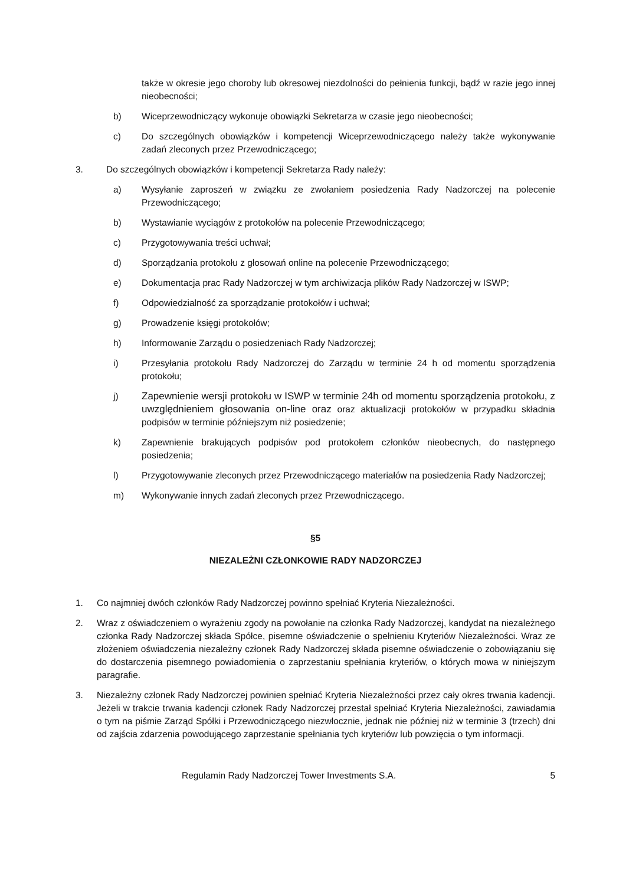także w okresie jego choroby lub okresowej niezdolności do pełnienia funkcji, bądź w razie jego innej nieobecności;
b) Wiceprzewodniczący wykonuje obowiązki Sekretarza w czasie jego nieobecności;
c) Do szczególnych obowiązków i kompetencji Wiceprzewodniczącego należy także wykonywanie zadań zleconych przez Przewodniczącego;
3. Do szczególnych obowiązków i kompetencji Sekretarza Rady należy:
a) Wysyłanie zaproszeń w związku ze zwołaniem posiedzenia Rady Nadzorczej na polecenie Przewodniczącego;
b) Wystawianie wyciągów z protokołów na polecenie Przewodniczącego;
c) Przygotowywania treści uchwał;
d) Sporządzania protokołu z głosowań online na polecenie Przewodniczącego;
e) Dokumentacja prac Rady Nadzorczej w tym archiwizacja plików Rady Nadzorczej w ISWP;
f) Odpowiedzialność za sporządzanie protokołów i uchwał;
g) Prowadzenie księgi protokołów;
h) Informowanie Zarządu o posiedzeniach Rady Nadzorczej;
i) Przesyłania protokołu Rady Nadzorczej do Zarządu w terminie 24 h od momentu sporządzenia protokołu;
j) Zapewnienie wersji protokołu w ISWP w terminie 24h od momentu sporządzenia protokołu, z uwzględnieniem głosowania on-line oraz oraz aktualizacji protokołów w przypadku składnia podpisów w terminie późniejszym niż posiedzenie;
k) Zapewnienie brakujących podpisów pod protokołem członków nieobecnych, do następnego posiedzenia;
l) Przygotowywanie zleconych przez Przewodniczącego materiałów na posiedzenia Rady Nadzorczej;
m) Wykonywanie innych zadań zleconych przez Przewodniczącego.
§5
NIEZALEŻNI CZŁONKOWIE RADY NADZORCZEJ
1. Co najmniej dwóch członków Rady Nadzorczej powinno spełniać Kryteria Niezależności.
2. Wraz z oświadczeniem o wyrażeniu zgody na powołanie na członka Rady Nadzorczej, kandydat na niezależnego członka Rady Nadzorczej składa Spółce, pisemne oświadczenie o spełnieniu Kryteriów Niezależności. Wraz ze złożeniem oświadczenia niezależny członek Rady Nadzorczej składa pisemne oświadczenie o zobowiązaniu się do dostarczenia pisemnego powiadomienia o zaprzestaniu spełniania kryteriów, o których mowa w niniejszym paragrafie.
3. Niezależny członek Rady Nadzorczej powinien spełniać Kryteria Niezależności przez cały okres trwania kadencji. Jeżeli w trakcie trwania kadencji członek Rady Nadzorczej przestał spełniać Kryteria Niezależności, zawiadamia o tym na piśmie Zarząd Spółki i Przewodniczącego niezwłocznie, jednak nie później niż w terminie 3 (trzech) dni od zajścia zdarzenia powodującego zaprzestanie spełniania tych kryteriów lub powzięcia o tym informacji.
Regulamin Rady Nadzorczej Tower Investments S.A. 5